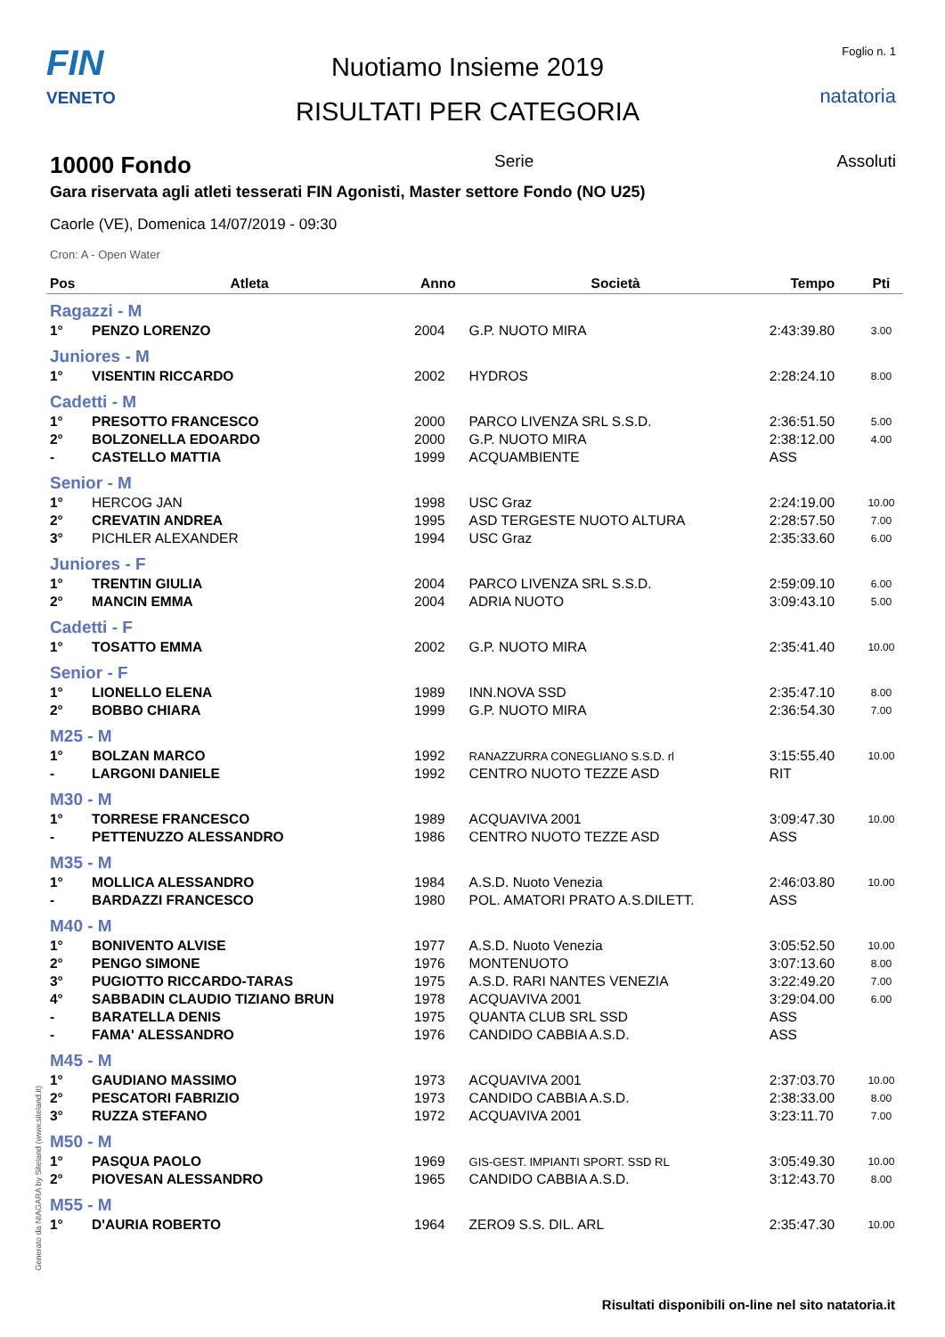FIN
VENETO
Nuotiamo Insieme 2019
RISULTATI PER CATEGORIA
Foglio n. 1
natatoria
10000 Fondo
Serie Assoluti
Gara riservata agli atleti tesserati FIN Agonisti, Master settore Fondo (NO U25)
Caorle (VE), Domenica 14/07/2019 - 09:30
Cron: A - Open Water
| Pos | Atleta | Anno | Società | Tempo | Pti |
| --- | --- | --- | --- | --- | --- |
| Ragazzi - M | | | | | |
| 1° | PENZO LORENZO | 2004 | G.P. NUOTO MIRA | 2:43:39.80 | 3.00 |
| Juniores - M | | | | | |
| 1° | VISENTIN RICCARDO | 2002 | HYDROS | 2:28:24.10 | 8.00 |
| Cadetti - M | | | | | |
| 1° | PRESOTTO FRANCESCO | 2000 | PARCO LIVENZA SRL S.S.D. | 2:36:51.50 | 5.00 |
| 2° | BOLZONELLA EDOARDO | 2000 | G.P. NUOTO MIRA | 2:38:12.00 | 4.00 |
| - | CASTELLO MATTIA | 1999 | ACQUAMBIENTE | ASS | |
| Senior - M | | | | | |
| 1° | HERCOG JAN | 1998 | USC Graz | 2:24:19.00 | 10.00 |
| 2° | CREVATIN ANDREA | 1995 | ASD TERGESTE NUOTO ALTURA | 2:28:57.50 | 7.00 |
| 3° | PICHLER ALEXANDER | 1994 | USC Graz | 2:35:33.60 | 6.00 |
| Juniores - F | | | | | |
| 1° | TRENTIN GIULIA | 2004 | PARCO LIVENZA SRL S.S.D. | 2:59:09.10 | 6.00 |
| 2° | MANCIN EMMA | 2004 | ADRIA NUOTO | 3:09:43.10 | 5.00 |
| Cadetti - F | | | | | |
| 1° | TOSATTO EMMA | 2002 | G.P. NUOTO MIRA | 2:35:41.40 | 10.00 |
| Senior - F | | | | | |
| 1° | LIONELLO ELENA | 1989 | INN.NOVA SSD | 2:35:47.10 | 8.00 |
| 2° | BOBBO CHIARA | 1999 | G.P. NUOTO MIRA | 2:36:54.30 | 7.00 |
| M25 - M | | | | | |
| 1° | BOLZAN MARCO | 1992 | RANAZZURRA CONEGLIANO S.S.D. rl | 3:15:55.40 | 10.00 |
| - | LARGONI DANIELE | 1992 | CENTRO NUOTO TEZZE ASD | RIT | |
| M30 - M | | | | | |
| 1° | TORRESE FRANCESCO | 1989 | ACQUAVIVA 2001 | 3:09:47.30 | 10.00 |
| - | PETTENUZZO ALESSANDRO | 1986 | CENTRO NUOTO TEZZE ASD | ASS | |
| M35 - M | | | | | |
| 1° | MOLLICA ALESSANDRO | 1984 | A.S.D. Nuoto Venezia | 2:46:03.80 | 10.00 |
| - | BARDAZZI FRANCESCO | 1980 | POL. AMATORI PRATO A.S.DILETT. | ASS | |
| M40 - M | | | | | |
| 1° | BONIVENTO ALVISE | 1977 | A.S.D. Nuoto Venezia | 3:05:52.50 | 10.00 |
| 2° | PENGO SIMONE | 1976 | MONTENUOTO | 3:07:13.60 | 8.00 |
| 3° | PUGIOTTO RICCARDO-TARAS | 1975 | A.S.D. RARI NANTES VENEZIA | 3:22:49.20 | 7.00 |
| 4° | SABBADIN CLAUDIO TIZIANO BRUN | 1978 | ACQUAVIVA 2001 | 3:29:04.00 | 6.00 |
| - | BARATELLA DENIS | 1975 | QUANTA CLUB SRL SSD | ASS | |
| - | FAMA' ALESSANDRO | 1976 | CANDIDO CABBIA A.S.D. | ASS | |
| M45 - M | | | | | |
| 1° | GAUDIANO MASSIMO | 1973 | ACQUAVIVA 2001 | 2:37:03.70 | 10.00 |
| 2° | PESCATORI FABRIZIO | 1973 | CANDIDO CABBIA A.S.D. | 2:38:33.00 | 8.00 |
| 3° | RUZZA STEFANO | 1972 | ACQUAVIVA 2001 | 3:23:11.70 | 7.00 |
| M50 - M | | | | | |
| 1° | PASQUA PAOLO | 1969 | GIS-GEST. IMPIANTI SPORT. SSD RL | 3:05:49.30 | 10.00 |
| 2° | PIOVESAN ALESSANDRO | 1965 | CANDIDO CABBIA A.S.D. | 3:12:43.70 | 8.00 |
| M55 - M | | | | | |
| 1° | D'AURIA ROBERTO | 1964 | ZERO9 S.S. DIL. ARL | 2:35:47.30 | 10.00 |
Generato da NIAGARA by Siteland (www.siteland.it)
Risultati disponibili on-line nel sito natatoria.it